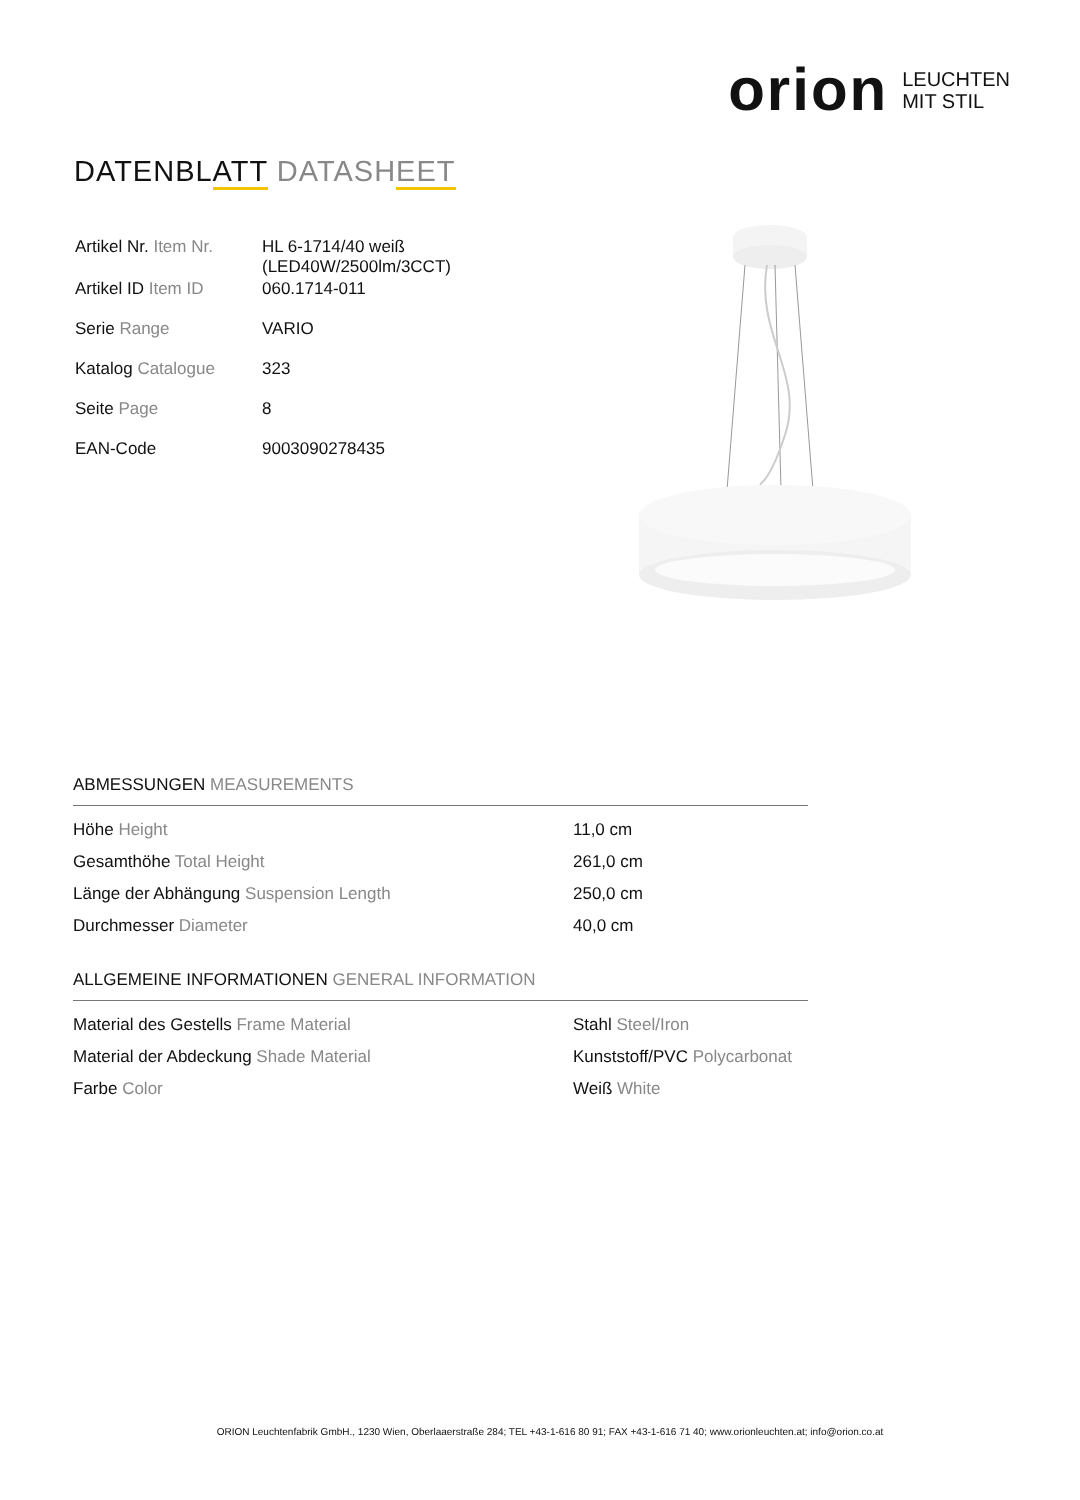orion LEUCHTEN
MIT STIL
DATENBLATT DATASHEET
| Artikel Nr. Item Nr. | HL 6-1714/40 weiß (LED40W/2500lm/3CCT) |
| Artikel ID Item ID | 060.1714-011 |
| Serie Range | VARIO |
| Katalog Catalogue | 323 |
| Seite Page | 8 |
| EAN-Code | 9003090278435 |
ABMESSUNGEN MEASUREMENTS
| Höhe Height | 11,0 cm |
| Gesamthöhe Total Height | 261,0 cm |
| Länge der Abhängung Suspension Length | 250,0 cm |
| Durchmesser Diameter | 40,0 cm |
ALLGEMEINE INFORMATIONEN GENERAL INFORMATION
| Material des Gestells Frame Material | Stahl Steel/Iron |
| Material der Abdeckung Shade Material | Kunststoff/PVC Polycarbonat |
| Farbe Color | Weiß White |
ORION Leuchtenfabrik GmbH., 1230 Wien, Oberlaaerstraße 284; TEL +43-1-616 80 91; FAX +43-1-616 71 40; www.orionleuchten.at; info@orion.co.at